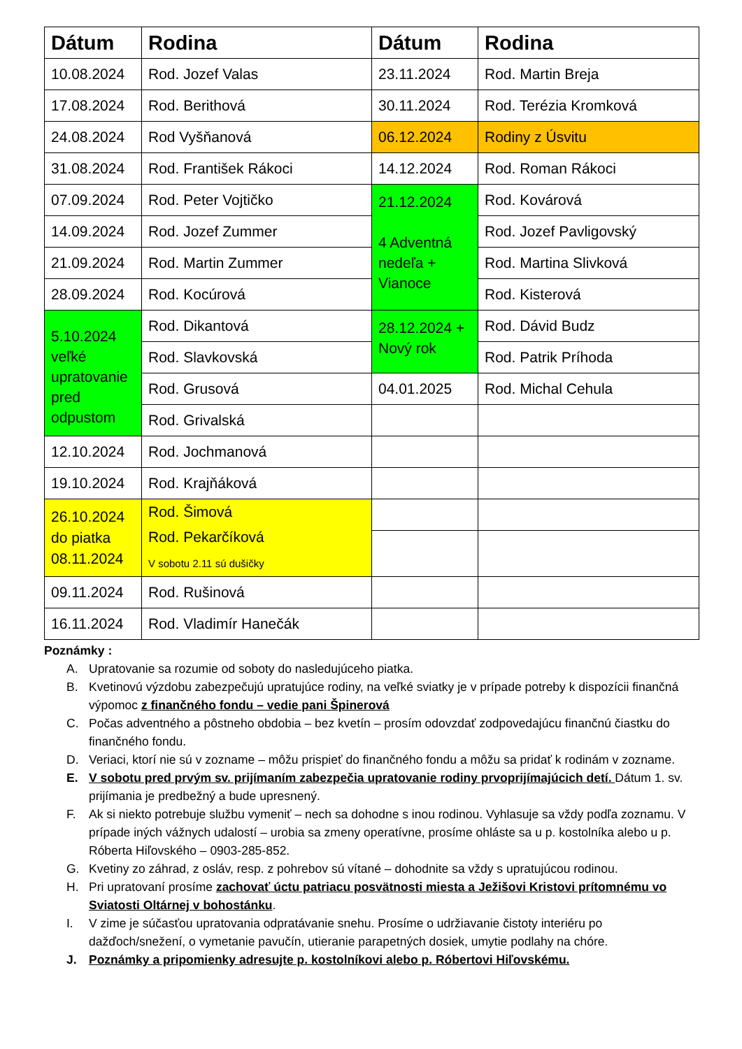| Dátum | Rodina | Dátum | Rodina |
| --- | --- | --- | --- |
| 10.08.2024 | Rod. Jozef Valas | 23.11.2024 | Rod. Martin Breja |
| 17.08.2024 | Rod. Berithová | 30.11.2024 | Rod. Terézia Kromková |
| 24.08.2024 | Rod Vyšňanová | 06.12.2024 | Rodiny z Úsvitu |
| 31.08.2024 | Rod. František Rákoci | 14.12.2024 | Rod. Roman Rákoci |
| 07.09.2024 | Rod. Peter Vojtičko | 21.12.2024 4 Adventná nedeľa + Vianoce | Rod. Kovárová |
| 14.09.2024 | Rod. Jozef Zummer | | Rod. Jozef Pavligovský |
| 21.09.2024 | Rod. Martin Zummer | | Rod. Martina Slivková |
| 28.09.2024 | Rod. Kocúrová | | Rod. Kisterová |
| 5.10.2024 veľké upratovanie pred odpustom | Rod. Dikantová | 28.12.2024 + Nový rok | Rod. Dávid Budz |
| | Rod. Slavkovská | | Rod. Patrik Príhoda |
| | Rod. Grusová | 04.01.2025 | Rod. Michal Cehula |
| | Rod. Grivalská | | |
| 12.10.2024 | Rod. Jochmanová | | |
| 19.10.2024 | Rod. Krajňáková | | |
| 26.10.2024 do piatka 08.11.2024 | Rod. Šimová Rod. Pekarčíková V sobotu 2.11 sú dušičky | | |
| 09.11.2024 | Rod. Rušinová | | |
| 16.11.2024 | Rod. Vladimír Hanečák | | |
Poznámky :
A. Upratovanie sa rozumie od soboty do nasledujúceho piatka.
B. Kvetinovú výzdobu zabezpečujú upratujúce rodiny, na veľké sviatky je v prípade potreby k dispozícii finančná výpomoc z finančného fondu – vedie pani Špinerová
C. Počas adventného a pôstneho obdobia – bez kvetín – prosím odovzdať zodpovedajúcu finančnú čiastku do finančného fondu.
D. Veriaci, ktorí nie sú v zozname – môžu prispieť do finančného fondu a môžu sa pridať k rodinám v zozname.
E. V sobotu pred prvým sv. prijímaním zabezpečia upratovanie rodiny prvoprijímajúcich detí. Dátum 1. sv. prijímania je predbežný a bude upresnený.
F. Ak si niekto potrebuje službu vymeniť – nech sa dohodne s inou rodinou. Vyhlasuje sa vždy podľa zoznamu. V prípade iných vážnych udalostí – urobia sa zmeny operatívne, prosíme ohláste sa u p. kostolníka alebo u p. Róberta Hiľovského – 0903-285-852.
G. Kvetiny zo záhrad, z osláv, resp. z pohrebov sú vítané – dohodnite sa vždy s upratujúcou rodinou.
H. Pri upratovaní prosíme zachovať úctu patriacu posvätnosti miesta a Ježišovi Kristovi prítomnému vo Sviatosti Oltárnej v bohostánku.
I. V zime je súčasťou upratovania odpratávanie snehu. Prosíme o udržiavanie čistoty interiéru po dažďoch/snežení, o vymetanie pavučín, utieranie parapetných dosiek, umytie podlahy na chóre.
J. Poznámky a pripomienky adresujte p. kostolníkovi alebo p. Róbertovi Hiľovskému.